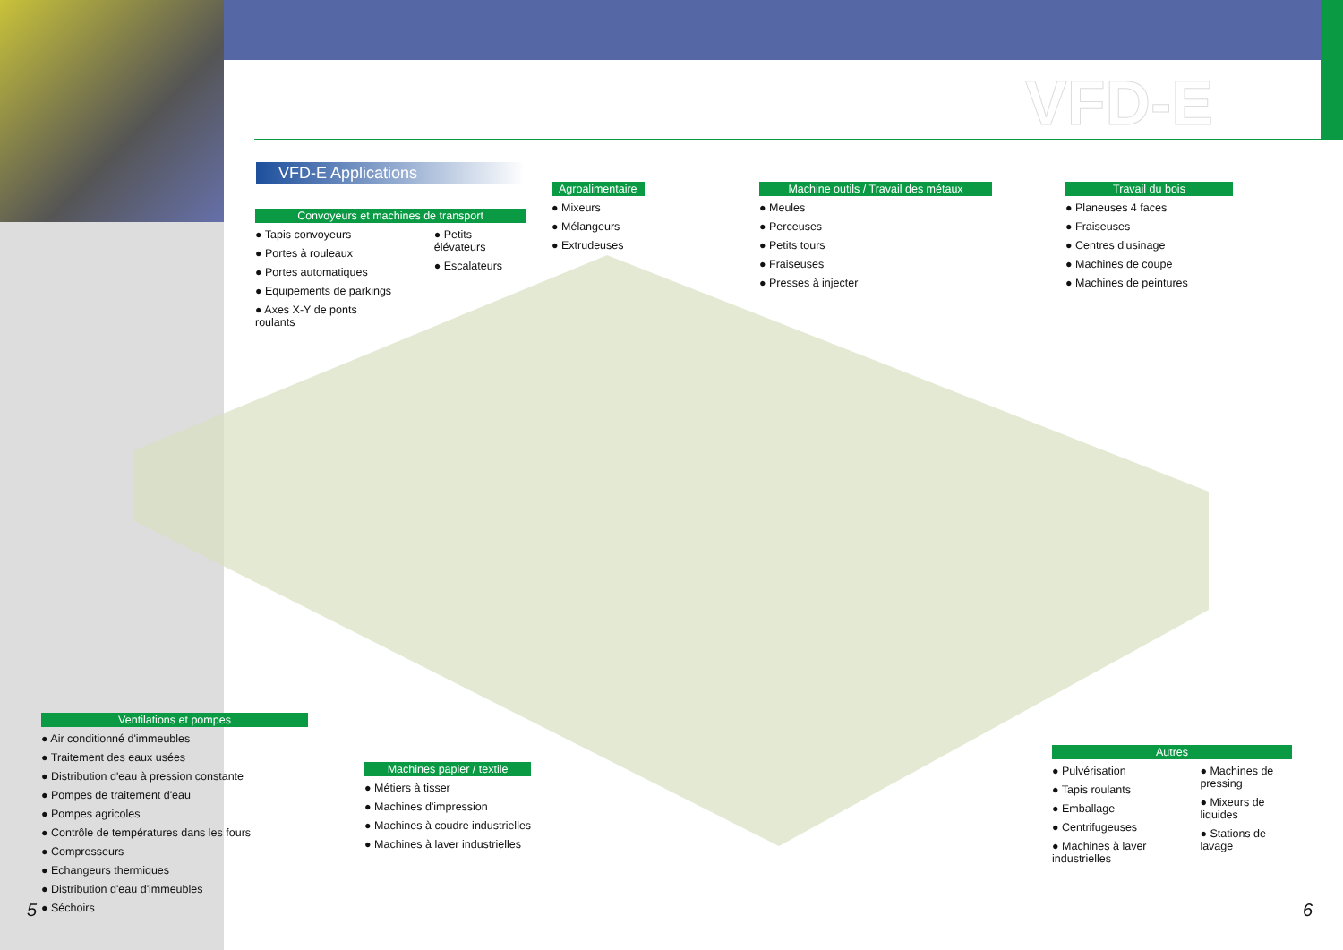VFD-E
VFD-E Applications
Convoyeurs et machines de transport
● Tapis convoyeurs
● Portes à rouleaux
● Portes automatiques
● Equipements de parkings
● Axes X-Y de ponts roulants
● Petits élévateurs
● Escalateurs
Agroalimentaire
● Mixeurs
● Mélangeurs
● Extrudeuses
Machine outils / Travail des métaux
● Meules
● Perceuses
● Petits tours
● Fraiseuses
● Presses à injecter
Travail du bois
● Planeuses 4 faces
● Fraiseuses
● Centres d'usinage
● Machines de coupe
● Machines de peintures
Ventilations et pompes
● Air conditionné d'immeubles
● Traitement des eaux usées
● Distribution d'eau à pression constante
● Pompes de traitement d'eau
● Pompes agricoles
● Contrôle de températures dans les fours
● Compresseurs
● Echangeurs thermiques
● Distribution d'eau d'immeubles
● Séchoirs
Machines papier / textile
● Métiers à tisser
● Machines d'impression
● Machines à coudre industrielles
● Machines à laver industrielles
Autres
● Pulvérisation
● Tapis roulants
● Emballage
● Centrifugeuses
● Machines à laver industrielles
● Machines de pressing
● Mixeurs de liquides
● Stations de lavage
5 6